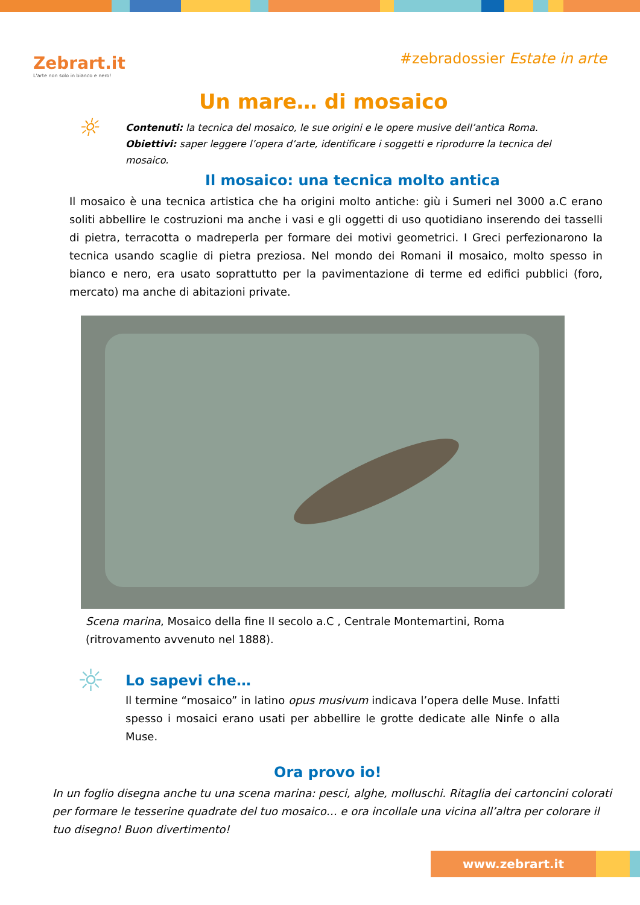Zebrart.it
L'arte non solo in bianco e nero!
#zebradossier Estate in arte
Un mare… di mosaico
☼
Contenuti: la tecnica del mosaico, le sue origini e le opere musive dell’antica Roma.
Obiettivi: saper leggere l’opera d’arte, identificare i soggetti e riprodurre la tecnica del
mosaico.
Il mosaico: una tecnica molto antica
Il mosaico è una tecnica artistica che ha origini molto antiche: giù i Sumeri nel 3000 a.C erano soliti abbellire le costruzioni ma anche i vasi e gli oggetti di uso quotidiano inserendo dei tasselli di pietra, terracotta o madreperla per formare dei motivi geometrici. I Greci perfezionarono la tecnica usando scaglie di pietra preziosa. Nel mondo dei Romani il mosaico, molto spesso in bianco e nero, era usato soprattutto per la pavimentazione di terme ed edifici pubblici (foro, mercato) ma anche di abitazioni private.
Scena marina, Mosaico della fine II secolo a.C , Centrale Montemartini, Roma
(ritrovamento avvenuto nel 1888).
☼
Lo sapevi che…
Il termine “mosaico” in latino opus musivum indicava l’opera delle Muse. Infatti spesso i mosaici erano usati per abbellire le grotte dedicate alle Ninfe o alla Muse.
Ora provo io!
In un foglio disegna anche tu una scena marina: pesci, alghe, molluschi. Ritaglia dei cartoncini colorati
per formare le tesserine quadrate del tuo mosaico… e ora incollale una vicina all’altra per colorare il
tuo disegno! Buon divertimento!
www.zebrart.it